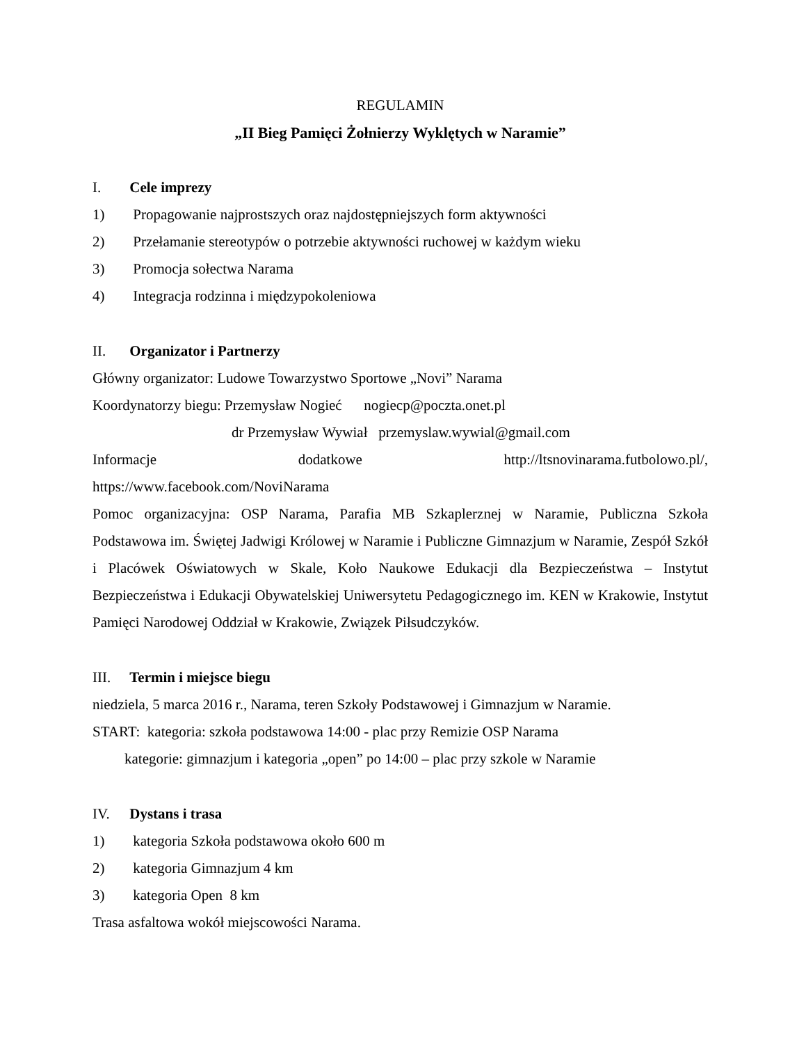REGULAMIN
„II Bieg Pamięci Żołnierzy Wyklętych w Naramie”
I. Cele imprezy
1) Propagowanie najprostszych oraz najdostępniejszych form aktywności
2) Przełamanie stereotypów o potrzebie aktywności ruchowej w każdym wieku
3) Promocja sołectwa Narama
4) Integracja rodzinna i międzypokoleniowa
II. Organizator i Partnerzy
Główny organizator: Ludowe Towarzystwo Sportowe „Novi” Narama
Koordynatorzy biegu: Przemysław Nogieć nogiecp@poczta.onet.pl
dr Przemysław Wywiał przemyslaw.wywial@gmail.com
Informacje dodatkowe http://ltsnovinarama.futbolowo.pl/,
https://www.facebook.com/NoviNarama
Pomoc organizacyjna: OSP Narama, Parafia MB Szkaplerznej w Naramie, Publiczna Szkoła Podstawowa im. Świętej Jadwigi Królowej w Naramie i Publiczne Gimnazjum w Naramie, Zespół Szkół i Placówek Oświatowych w Skale, Koło Naukowe Edukacji dla Bezpieczeństwa – Instytut Bezpieczeństwa i Edukacji Obywatelskiej Uniwersytetu Pedagogicznego im. KEN w Krakowie, Instytut Pamięci Narodowej Oddział w Krakowie, Związek Piłsudczyków.
III. Termin i miejsce biegu
niedziela, 5 marca 2016 r., Narama, teren Szkoły Podstawowej i Gimnazjum w Naramie.
START: kategoria: szkoła podstawowa 14:00 - plac przy Remizie OSP Narama
kategorie: gimnazjum i kategoria „open” po 14:00 – plac przy szkole w Naramie
IV. Dystans i trasa
1) kategoria Szkoła podstawowa około 600 m
2) kategoria Gimnazjum 4 km
3) kategoria Open 8 km
Trasa asfaltowa wokół miejscowości Narama.